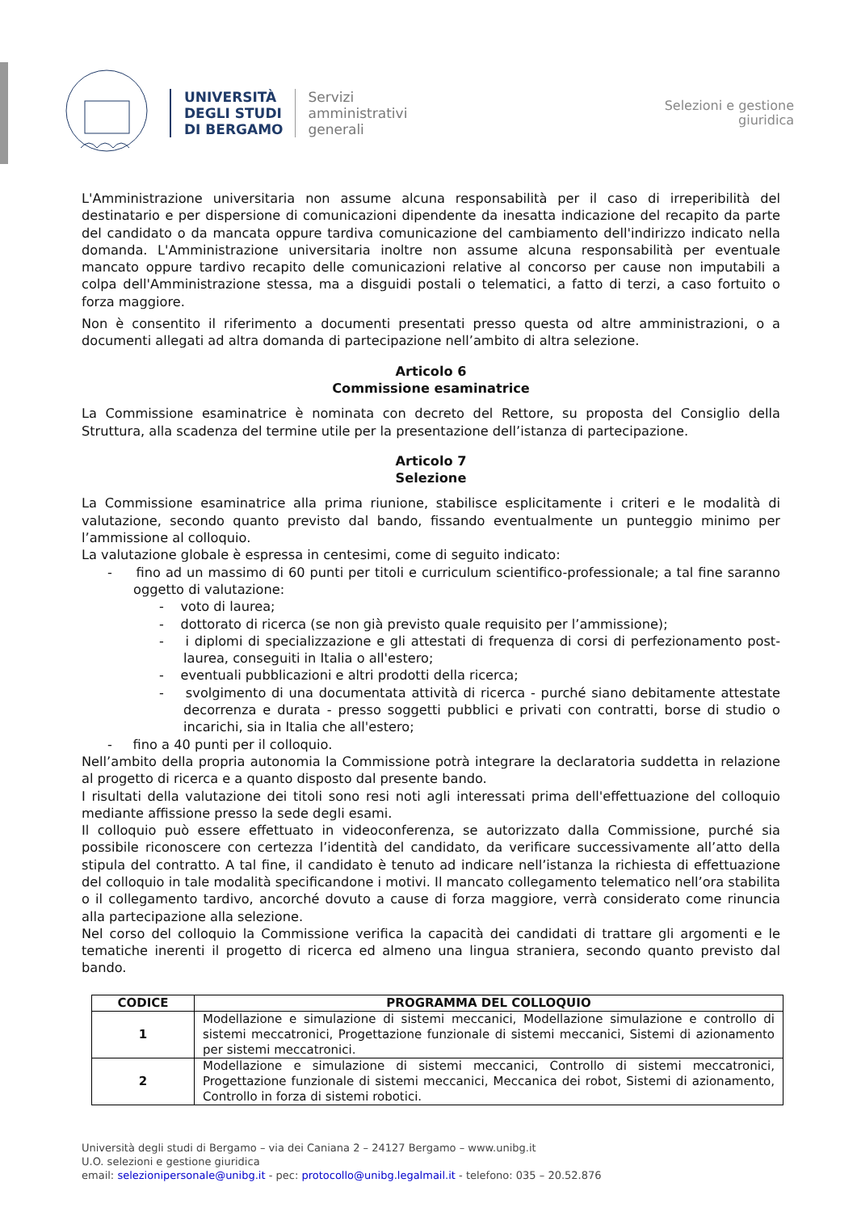UNIVERSITÀ
DEGLI STUDI
DI BERGAMO
Servizi
amministrativi
generali
Selezioni e gestione
giuridica
L'Amministrazione universitaria non assume alcuna responsabilità per il caso di irreperibilità del destinatario e per dispersione di comunicazioni dipendente da inesatta indicazione del recapito da parte del candidato o da mancata oppure tardiva comunicazione del cambiamento dell'indirizzo indicato nella domanda. L'Amministrazione universitaria inoltre non assume alcuna responsabilità per eventuale mancato oppure tardivo recapito delle comunicazioni relative al concorso per cause non imputabili a colpa dell'Amministrazione stessa, ma a disguidi postali o telematici, a fatto di terzi, a caso fortuito o forza maggiore.
Non è consentito il riferimento a documenti presentati presso questa od altre amministrazioni, o a documenti allegati ad altra domanda di partecipazione nell’ambito di altra selezione.
Articolo 6
Commissione esaminatrice
La Commissione esaminatrice è nominata con decreto del Rettore, su proposta del Consiglio della Struttura, alla scadenza del termine utile per la presentazione dell’istanza di partecipazione.
Articolo 7
Selezione
La Commissione esaminatrice alla prima riunione, stabilisce esplicitamente i criteri e le modalità di valutazione, secondo quanto previsto dal bando, fissando eventualmente un punteggio minimo per l’ammissione al colloquio.
La valutazione globale è espressa in centesimi, come di seguito indicato:
- fino ad un massimo di 60 punti per titoli e curriculum scientifico-professionale; a tal fine saranno oggetto di valutazione:
- voto di laurea;
- dottorato di ricerca (se non già previsto quale requisito per l’ammissione);
- i diplomi di specializzazione e gli attestati di frequenza di corsi di perfezionamento post-laurea, conseguiti in Italia o all'estero;
- eventuali pubblicazioni e altri prodotti della ricerca;
- svolgimento di una documentata attività di ricerca - purché siano debitamente attestate decorrenza e durata - presso soggetti pubblici e privati con contratti, borse di studio o incarichi, sia in Italia che all'estero;
- fino a 40 punti per il colloquio.
Nell’ambito della propria autonomia la Commissione potrà integrare la declaratoria suddetta in relazione al progetto di ricerca e a quanto disposto dal presente bando.
I risultati della valutazione dei titoli sono resi noti agli interessati prima dell'effettuazione del colloquio mediante affissione presso la sede degli esami.
Il colloquio può essere effettuato in videoconferenza, se autorizzato dalla Commissione, purché sia possibile riconoscere con certezza l’identità del candidato, da verificare successivamente all’atto della stipula del contratto. A tal fine, il candidato è tenuto ad indicare nell’istanza la richiesta di effettuazione del colloquio in tale modalità specificandone i motivi. Il mancato collegamento telematico nell’ora stabilita o il collegamento tardivo, ancorché dovuto a cause di forza maggiore, verrà considerato come rinuncia alla partecipazione alla selezione.
Nel corso del colloquio la Commissione verifica la capacità dei candidati di trattare gli argomenti e le tematiche inerenti il progetto di ricerca ed almeno una lingua straniera, secondo quanto previsto dal bando.
| CODICE | PROGRAMMA DEL COLLOQUIO |
| --- | --- |
| 1 | Modellazione e simulazione di sistemi meccanici, Modellazione simulazione e controllo di sistemi meccatronici, Progettazione funzionale di sistemi meccanici, Sistemi di azionamento per sistemi meccatronici. |
| 2 | Modellazione e simulazione di sistemi meccanici, Controllo di sistemi meccatronici, Progettazione funzionale di sistemi meccanici, Meccanica dei robot, Sistemi di azionamento, Controllo in forza di sistemi robotici. |
Università degli studi di Bergamo – via dei Caniana 2 – 24127 Bergamo – www.unibg.it
U.O. selezioni e gestione giuridica
email: selezionipersonale@unibg.it - pec: protocollo@unibg.legalmail.it - telefono: 035 – 20.52.876